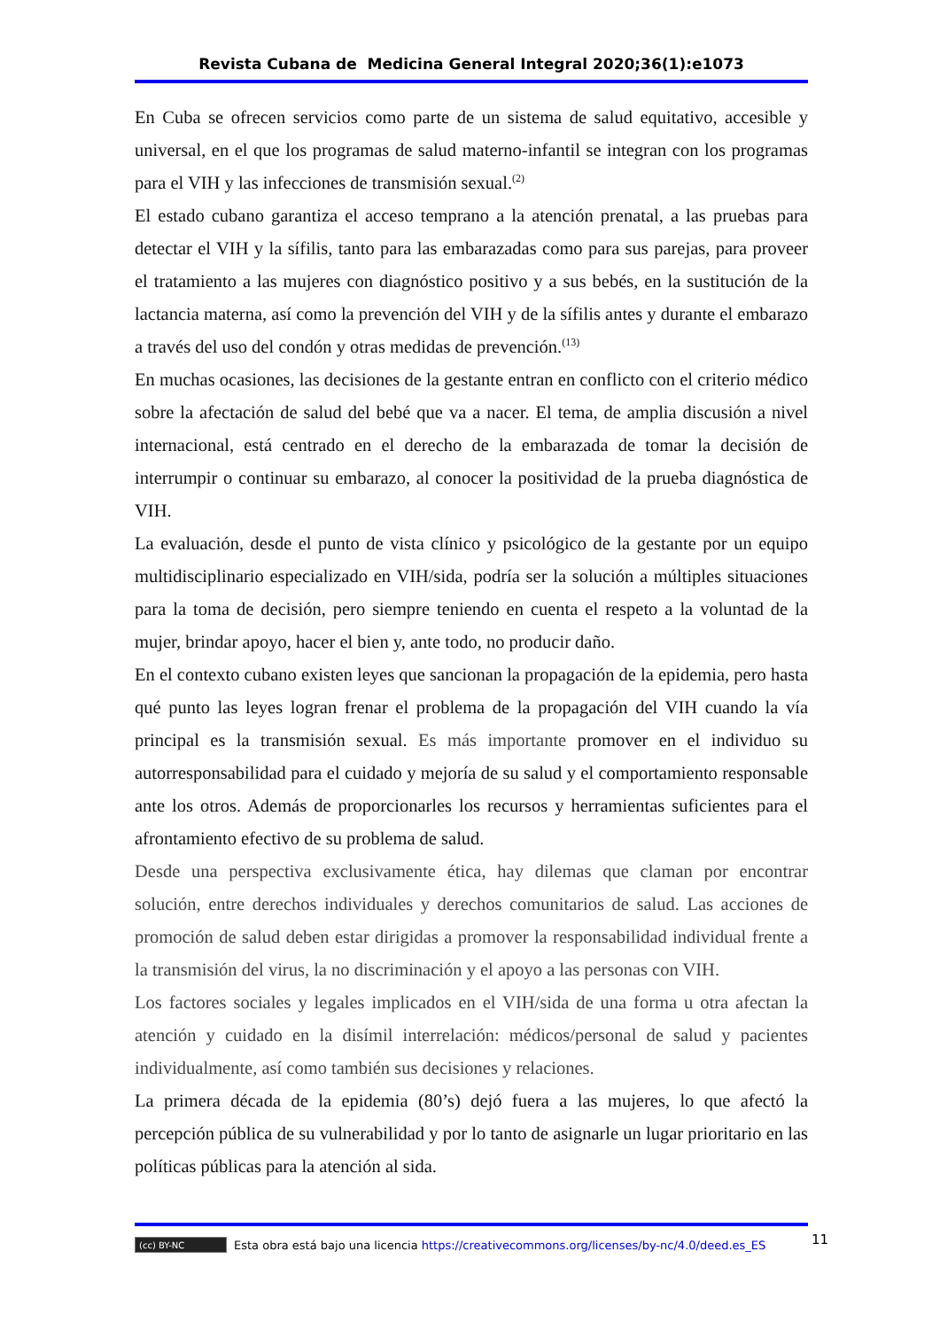Revista Cubana de Medicina General Integral 2020;36(1):e1073
En Cuba se ofrecen servicios como parte de un sistema de salud equitativo, accesible y universal, en el que los programas de salud materno-infantil se integran con los programas para el VIH y las infecciones de transmisión sexual.<sup>(2)</sup>
El estado cubano garantiza el acceso temprano a la atención prenatal, a las pruebas para detectar el VIH y la sífilis, tanto para las embarazadas como para sus parejas, para proveer el tratamiento a las mujeres con diagnóstico positivo y a sus bebés, en la sustitución de la lactancia materna, así como la prevención del VIH y de la sífilis antes y durante el embarazo a través del uso del condón y otras medidas de prevención.<sup>(13)</sup>
En muchas ocasiones, las decisiones de la gestante entran en conflicto con el criterio médico sobre la afectación de salud del bebé que va a nacer. El tema, de amplia discusión a nivel internacional, está centrado en el derecho de la embarazada de tomar la decisión de interrumpir o continuar su embarazo, al conocer la positividad de la prueba diagnóstica de VIH.
La evaluación, desde el punto de vista clínico y psicológico de la gestante por un equipo multidisciplinario especializado en VIH/sida, podría ser la solución a múltiples situaciones para la toma de decisión, pero siempre teniendo en cuenta el respeto a la voluntad de la mujer, brindar apoyo, hacer el bien y, ante todo, no producir daño.
En el contexto cubano existen leyes que sancionan la propagación de la epidemia, pero hasta qué punto las leyes logran frenar el problema de la propagación del VIH cuando la vía principal es la transmisión sexual. Es más importante promover en el individuo su autorresponsabilidad para el cuidado y mejoría de su salud y el comportamiento responsable ante los otros. Además de proporcionarles los recursos y herramientas suficientes para el afrontamiento efectivo de su problema de salud.
Desde una perspectiva exclusivamente ética, hay dilemas que claman por encontrar solución, entre derechos individuales y derechos comunitarios de salud. Las acciones de promoción de salud deben estar dirigidas a promover la responsabilidad individual frente a la transmisión del virus, la no discriminación y el apoyo a las personas con VIH.
Los factores sociales y legales implicados en el VIH/sida de una forma u otra afectan la atención y cuidado en la disímil interrelación: médicos/personal de salud y pacientes individualmente, así como también sus decisiones y relaciones.
La primera década de la epidemia (80’s) dejó fuera a las mujeres, lo que afectó la percepción pública de su vulnerabilidad y por lo tanto de asignarle un lugar prioritario en las políticas públicas para la atención al sida.
(cc) BY-NC Esta obra está bajo una licencia https://creativecommons.org/licenses/by-nc/4.0/deed.es_ES
11